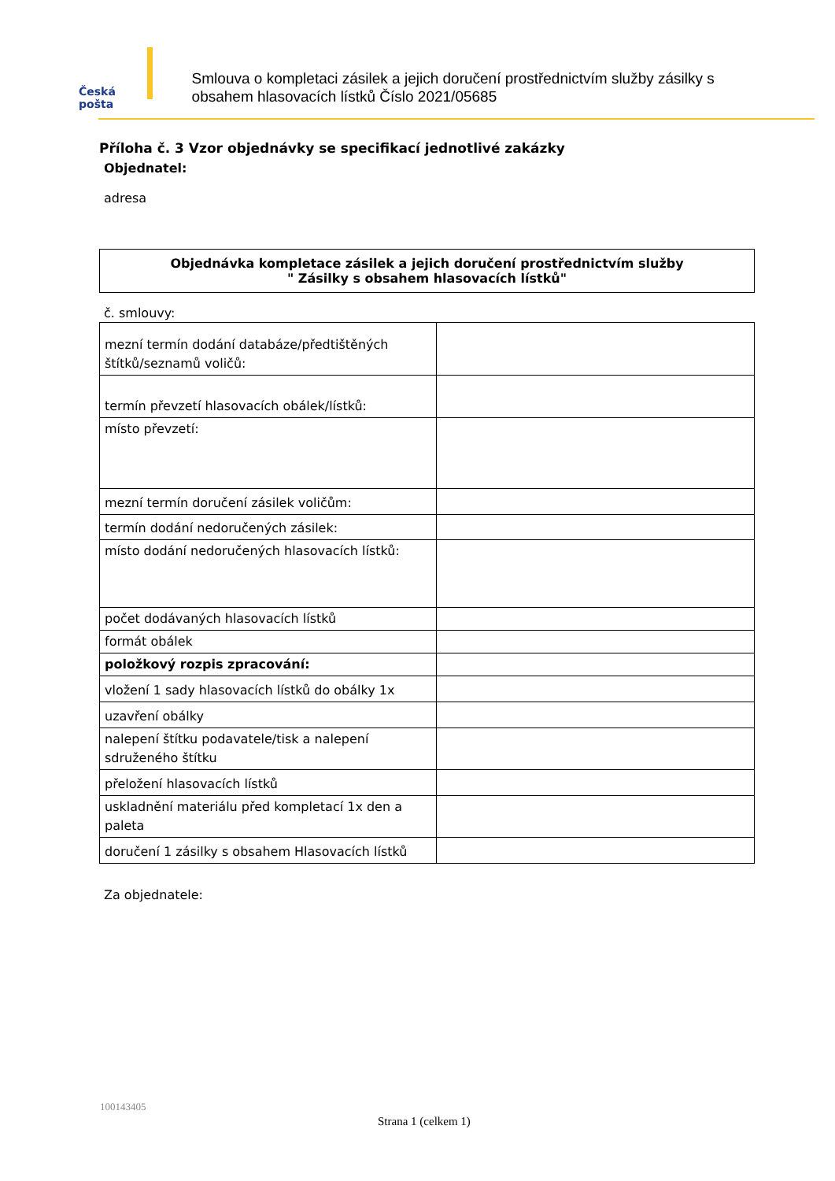Česká pošta
Smlouva o kompletaci zásilek a jejich doručení prostřednictvím služby zásilky s obsahem hlasovacích lístků Číslo 2021/05685
Příloha č. 3 Vzor objednávky se specifikací jednotlivé zakázky
Objednatel:
adresa
Objednávka kompletace zásilek a jejich doručení prostřednictvím služby
" Zásilky s obsahem hlasovacích lístků"
č. smlouvy:
| mezní termín dodání databáze/předtištěných štítků/seznamů voličů: | |
| termín převzetí hlasovacích obálek/lístků: | |
| místo převzetí: | |
| mezní termín doručení zásilek voličům: | |
| termín dodání nedoručených zásilek: | |
| místo dodání nedoručených hlasovacích lístků: | |
| počet dodávaných hlasovacích lístků | |
| formát obálek | |
| položkový rozpis zpracování: | |
| vložení 1 sady hlasovacích lístků do obálky 1x | |
| uzavření obálky | |
| nalepení štítku podavatele/tisk a nalepení sdruženého štítku | |
| přeložení hlasovacích lístků | |
| uskladnění materiálu před kompletací 1x den a paleta | |
| doručení 1 zásilky s obsahem Hlasovacích lístků | |
Za objednatele:
100143405
Strana 1 (celkem 1)